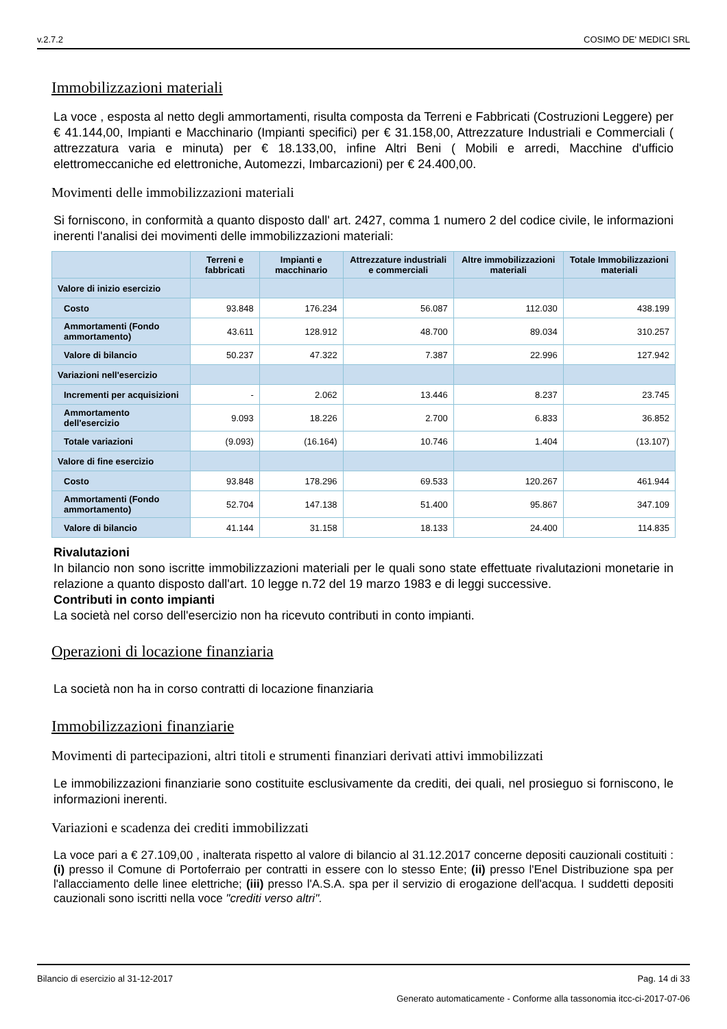v.2.7.2 COSIMO DE' MEDICI SRL
Immobilizzazioni materiali
La voce , esposta al netto degli ammortamenti, risulta composta da Terreni e Fabbricati (Costruzioni Leggere) per € 41.144,00, Impianti e Macchinario (Impianti specifici) per € 31.158,00, Attrezzature Industriali e Commerciali ( attrezzatura varia e minuta) per € 18.133,00, infine Altri Beni ( Mobili e arredi, Macchine d'ufficio elettromeccaniche ed elettroniche, Automezzi, Imbarcazioni) per € 24.400,00.
Movimenti delle immobilizzazioni materiali
Si forniscono, in conformità a quanto disposto dall' art. 2427, comma 1 numero 2 del codice civile, le informazioni inerenti l'analisi dei movimenti delle immobilizzazioni materiali:
| | Terreni e fabbricati | Impianti e macchinario | Attrezzature industriali e commerciali | Altre immobilizzazioni materiali | Totale Immobilizzazioni materiali |
| --- | --- | --- | --- | --- | --- |
| Valore di inizio esercizio | | | | | |
| Costo | 93.848 | 176.234 | 56.087 | 112.030 | 438.199 |
| Ammortamenti (Fondo ammortamento) | 43.611 | 128.912 | 48.700 | 89.034 | 310.257 |
| Valore di bilancio | 50.237 | 47.322 | 7.387 | 22.996 | 127.942 |
| Variazioni nell'esercizio | | | | | |
| Incrementi per acquisizioni | - | 2.062 | 13.446 | 8.237 | 23.745 |
| Ammortamento dell'esercizio | 9.093 | 18.226 | 2.700 | 6.833 | 36.852 |
| Totale variazioni | (9.093) | (16.164) | 10.746 | 1.404 | (13.107) |
| Valore di fine esercizio | | | | | |
| Costo | 93.848 | 178.296 | 69.533 | 120.267 | 461.944 |
| Ammortamenti (Fondo ammortamento) | 52.704 | 147.138 | 51.400 | 95.867 | 347.109 |
| Valore di bilancio | 41.144 | 31.158 | 18.133 | 24.400 | 114.835 |
Rivalutazioni
In bilancio non sono iscritte immobilizzazioni materiali per le quali sono state effettuate rivalutazioni monetarie in relazione a quanto disposto dall'art. 10 legge n.72 del 19 marzo 1983 e di leggi successive.
Contributi in conto impianti
La società nel corso dell'esercizio non ha ricevuto contributi in conto impianti.
Operazioni di locazione finanziaria
La società non ha in corso contratti di locazione finanziaria
Immobilizzazioni finanziarie
Movimenti di partecipazioni, altri titoli e strumenti finanziari derivati attivi immobilizzati
Le immobilizzazioni finanziarie sono costituite esclusivamente da crediti, dei quali, nel prosieguo si forniscono, le informazioni inerenti.
Variazioni e scadenza dei crediti immobilizzati
La voce pari a € 27.109,00 , inalterata rispetto al valore di bilancio al 31.12.2017 concerne depositi cauzionali costituiti : (i) presso il Comune di Portoferraio per contratti in essere con lo stesso Ente; (ii) presso l'Enel Distribuzione spa per l'allacciamento delle linee elettriche; (iii) presso l'A.S.A. spa per il servizio di erogazione dell'acqua. I suddetti depositi cauzionali sono iscritti nella voce "crediti verso altri".
Bilancio di esercizio al 31-12-2017 Pag. 14 di 33
Generato automaticamente - Conforme alla tassonomia itcc-ci-2017-07-06